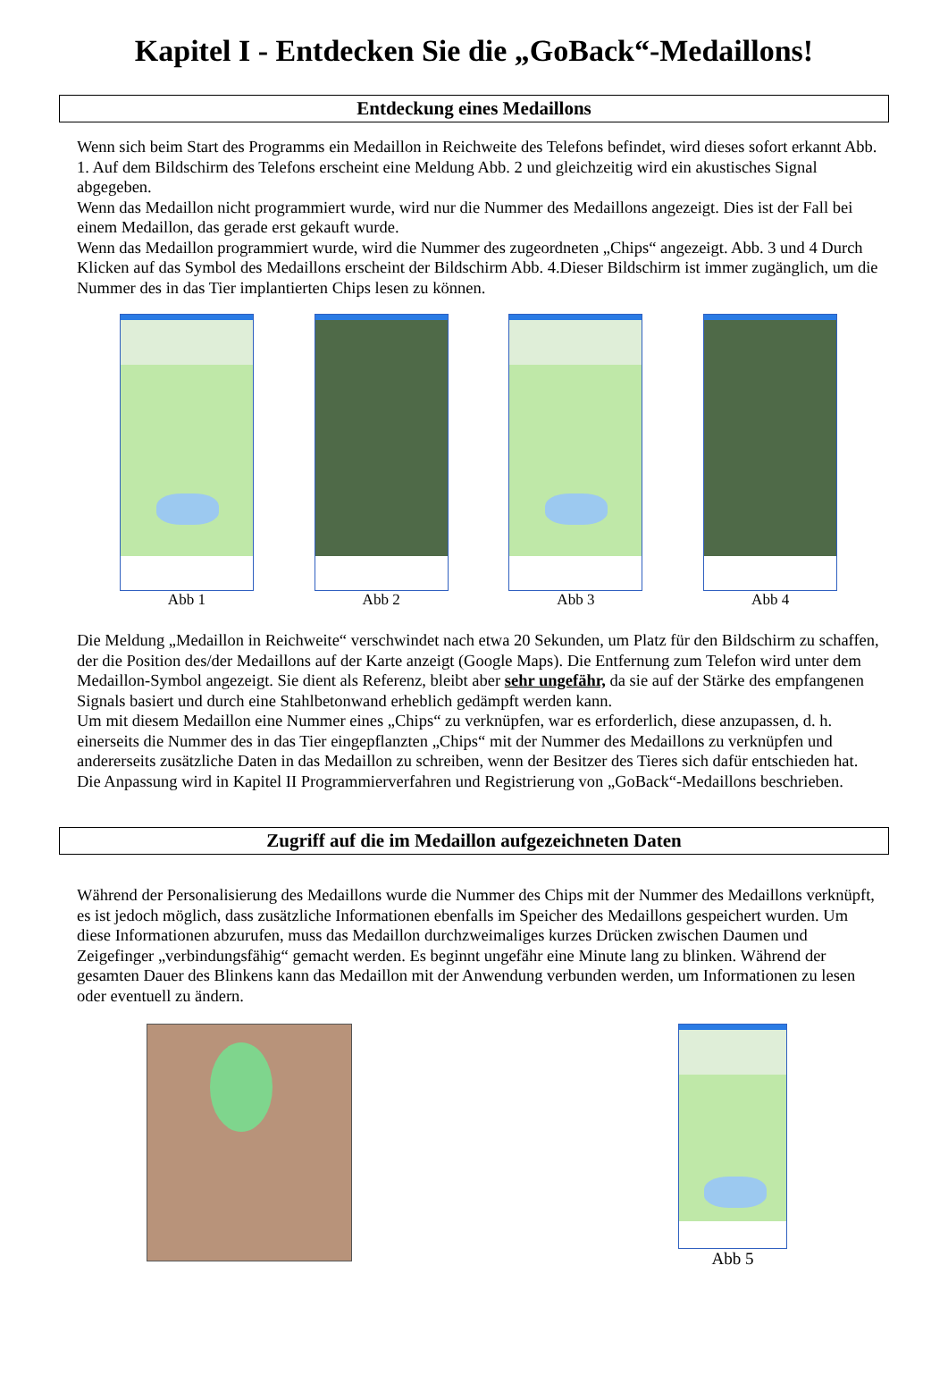Kapitel I - Entdecken Sie die „GoBack“-Medaillons!
Entdeckung eines Medaillons
Wenn sich beim Start des Programms ein Medaillon in Reichweite des Telefons befindet, wird dieses sofort erkannt Abb. 1. Auf dem Bildschirm des Telefons erscheint eine Meldung Abb. 2 und gleichzeitig wird ein akustisches Signal abgegeben.
Wenn das Medaillon nicht programmiert wurde, wird nur die Nummer des Medaillons angezeigt. Dies ist der Fall bei einem Medaillon, das gerade erst gekauft wurde.
Wenn das Medaillon programmiert wurde, wird die Nummer des zugeordneten „Chips“ angezeigt. Abb. 3 und 4 Durch Klicken auf das Symbol des Medaillons erscheint der Bildschirm Abb. 4.Dieser Bildschirm ist immer zugänglich, um die Nummer des in das Tier implantierten Chips lesen zu können.
Abb 1 Abb 2 Abb 3 Abb 4
Die Meldung „Medaillon in Reichweite“ verschwindet nach etwa 20 Sekunden, um Platz für den Bildschirm zu schaffen, der die Position des/der Medaillons auf der Karte anzeigt (Google Maps). Die Entfernung zum Telefon wird unter dem Medaillon-Symbol angezeigt. Sie dient als Referenz, bleibt aber sehr ungefähr, da sie auf der Stärke des empfangenen Signals basiert und durch eine Stahlbetonwand erheblich gedämpft werden kann.
Um mit diesem Medaillon eine Nummer eines „Chips“ zu verknüpfen, war es erforderlich, diese anzupassen, d. h. einerseits die Nummer des in das Tier eingepflanzten „Chips“ mit der Nummer des Medaillons zu verknüpfen und andererseits zusätzliche Daten in das Medaillon zu schreiben, wenn der Besitzer des Tieres sich dafür entschieden hat.
Die Anpassung wird in Kapitel II Programmierverfahren und Registrierung von „GoBack“-Medaillons beschrieben.
Zugriff auf die im Medaillon aufgezeichneten Daten
Während der Personalisierung des Medaillons wurde die Nummer des Chips mit der Nummer des Medaillons verknüpft, es ist jedoch möglich, dass zusätzliche Informationen ebenfalls im Speicher des Medaillons gespeichert wurden. Um diese Informationen abzurufen, muss das Medaillon durchzweimaliges kurzes Drücken zwischen Daumen und Zeigefinger „verbindungsfähig“ gemacht werden. Es beginnt ungefähr eine Minute lang zu blinken. Während der gesamten Dauer des Blinkens kann das Medaillon mit der Anwendung verbunden werden, um Informationen zu lesen oder eventuell zu ändern.
Abb 5